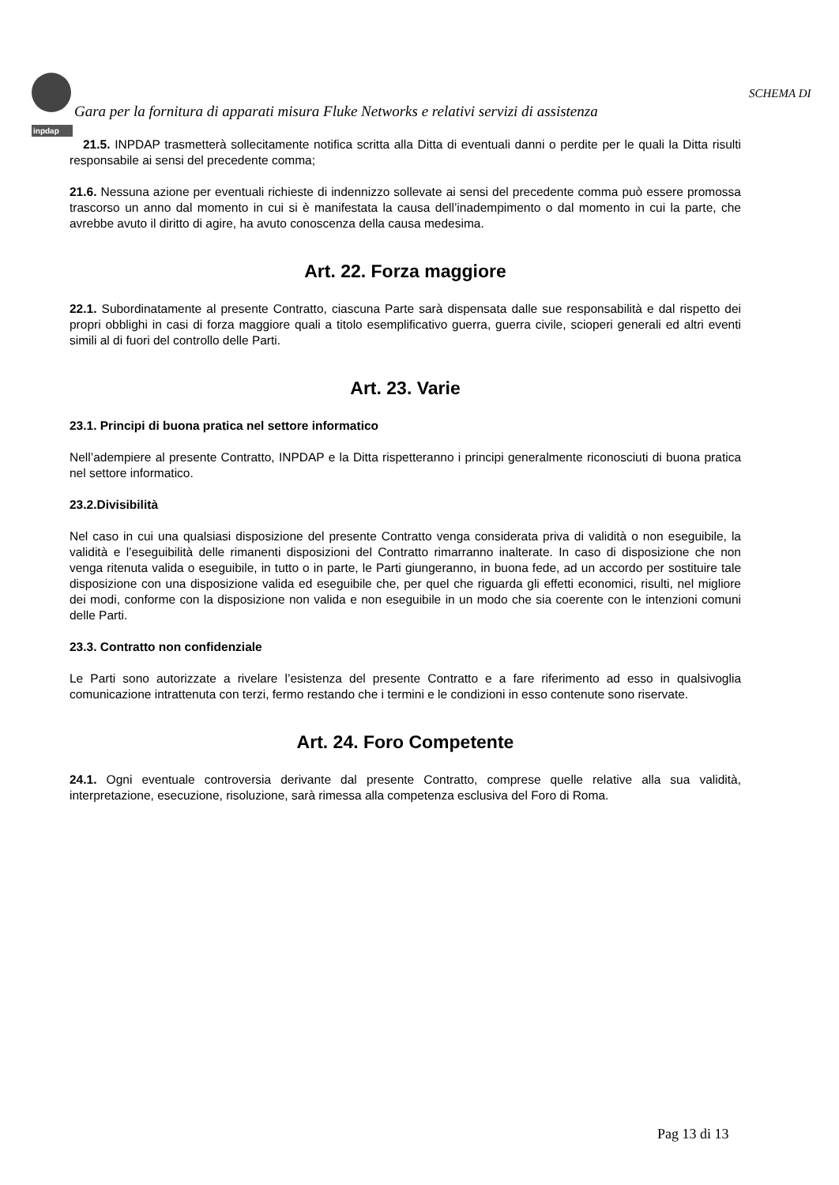inpdap
SCHEMA DI
Gara per la fornitura di apparati misura Fluke Networks e relativi servizi di assistenza
21.5. INPDAP trasmetterà sollecitamente notifica scritta alla Ditta di eventuali danni o perdite per le quali la Ditta risulti responsabile ai sensi del precedente comma;
21.6. Nessuna azione per eventuali richieste di indennizzo sollevate ai sensi del precedente comma può essere promossa trascorso un anno dal momento in cui si è manifestata la causa dell’inadempimento o dal momento in cui la parte, che avrebbe avuto il diritto di agire, ha avuto conoscenza della causa medesima.
Art. 22. Forza maggiore
22.1. Subordinatamente al presente Contratto, ciascuna Parte sarà dispensata dalle sue responsabilità e dal rispetto dei propri obblighi in casi di forza maggiore quali a titolo esemplificativo guerra, guerra civile, scioperi generali ed altri eventi simili al di fuori del controllo delle Parti.
Art. 23. Varie
23.1. Principi di buona pratica nel settore informatico
Nell’adempiere al presente Contratto, INPDAP e la Ditta rispetteranno i principi generalmente riconosciuti di buona pratica nel settore informatico.
23.2.Divisibilità
Nel caso in cui una qualsiasi disposizione del presente Contratto venga considerata priva di validità o non eseguibile, la validità e l’eseguibilità delle rimanenti disposizioni del Contratto rimarranno inalterate. In caso di disposizione che non venga ritenuta valida o eseguibile, in tutto o in parte, le Parti giungeranno, in buona fede, ad un accordo per sostituire tale disposizione con una disposizione valida ed eseguibile che, per quel che riguarda gli effetti economici, risulti, nel migliore dei modi, conforme con la disposizione non valida e non eseguibile in un modo che sia coerente con le intenzioni comuni delle Parti.
23.3. Contratto non confidenziale
Le Parti sono autorizzate a rivelare l’esistenza del presente Contratto e a fare riferimento ad esso in qualsivoglia comunicazione intrattenuta con terzi, fermo restando che i termini e le condizioni in esso contenute sono riservate.
Art. 24. Foro Competente
24.1. Ogni eventuale controversia derivante dal presente Contratto, comprese quelle relative alla sua validità, interpretazione, esecuzione, risoluzione, sarà rimessa alla competenza esclusiva del Foro di Roma.
Pag 13 di 13